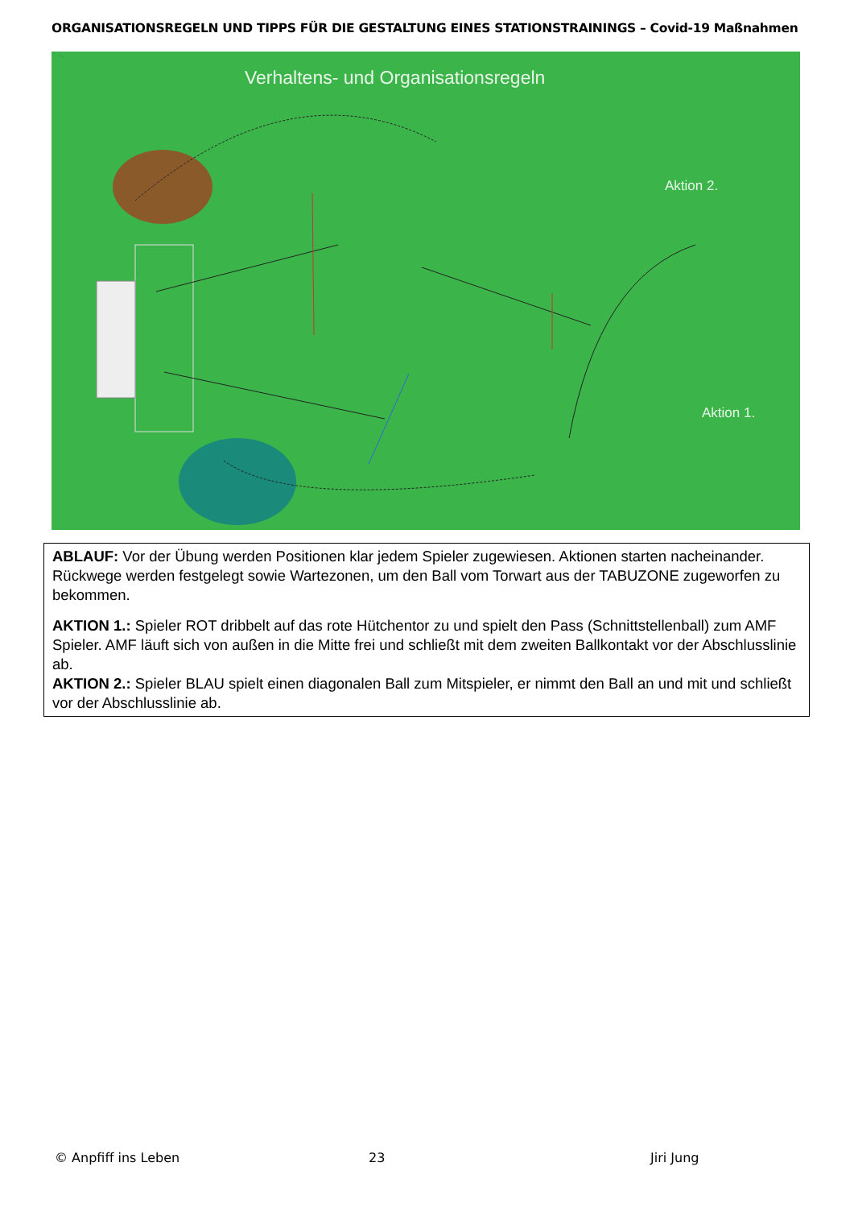ORGANISATIONSREGELN UND TIPPS FÜR DIE GESTALTUNG EINES STATIONSTRAININGS – Covid-19 Maßnahmen
Verhaltens- und Organisationsregeln
Aktion 2.
Aktion 1.
ABLAUF: Vor der Übung werden Positionen klar jedem Spieler zugewiesen. Aktionen starten nacheinander. Rückwege werden festgelegt sowie Wartezonen, um den Ball vom Torwart aus der TABUZONE zugeworfen zu bekommen.
AKTION 1.: Spieler ROT dribbelt auf das rote Hütchentor zu und spielt den Pass (Schnittstellenball) zum AMF Spieler. AMF läuft sich von außen in die Mitte frei und schließt mit dem zweiten Ballkontakt vor der Abschlusslinie ab.
AKTION 2.: Spieler BLAU spielt einen diagonalen Ball zum Mitspieler, er nimmt den Ball an und mit und schließt vor der Abschlusslinie ab.
© Anpfiff ins Leben 23 Jiri Jung